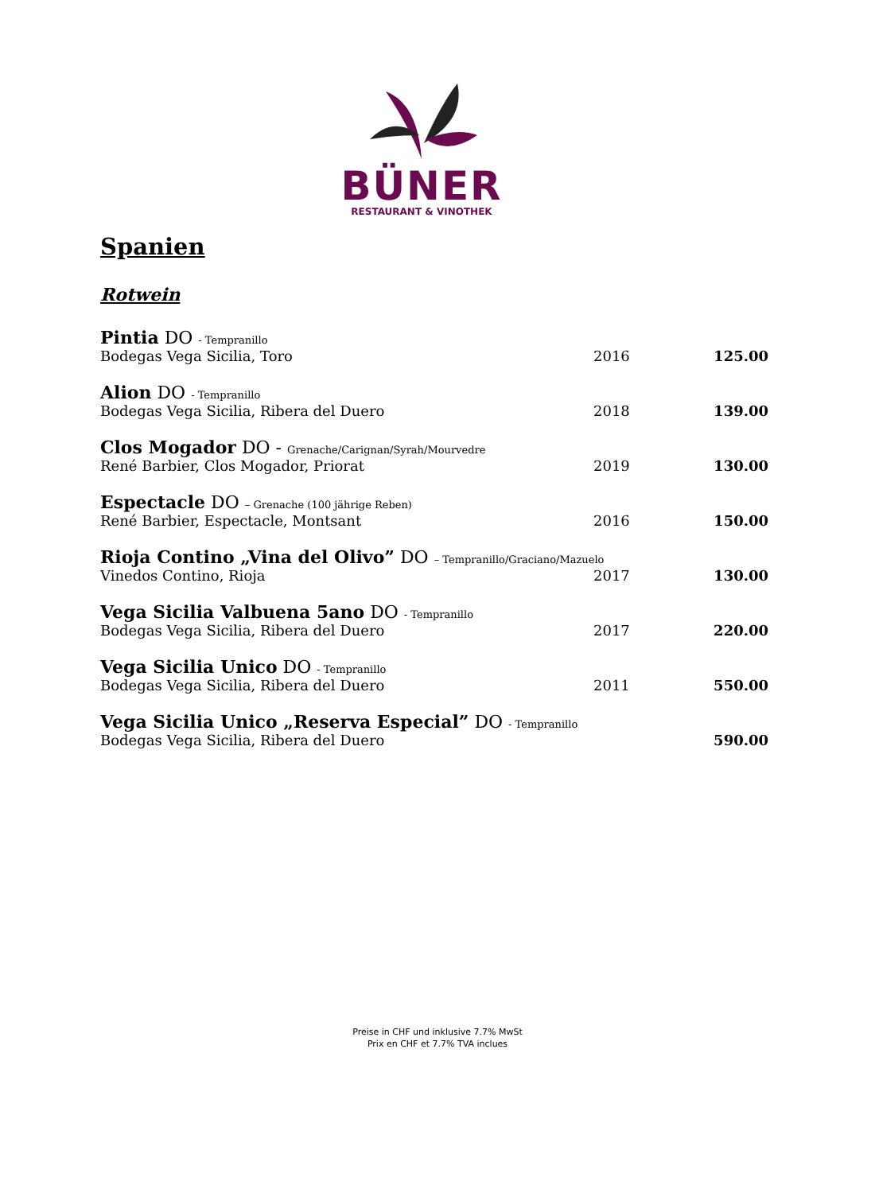BÜNER
RESTAURANT & VINOTHEK
Spanien
Rotwein
| Pintia DO - Tempranillo | | |
| Bodegas Vega Sicilia, Toro | 2016 | 125.00 |
| Alion DO - Tempranillo | | |
| Bodegas Vega Sicilia, Ribera del Duero | 2018 | 139.00 |
| Clos Mogador DO - Grenache/Carignan/Syrah/Mourvedre | | |
| René Barbier, Clos Mogador, Priorat | 2019 | 130.00 |
| Espectacle DO – Grenache (100 jährige Reben) | | |
| René Barbier, Espectacle, Montsant | 2016 | 150.00 |
| Rioja Contino „Vina del Olivo” DO – Tempranillo/Graciano/Mazuelo | | |
| Vinedos Contino, Rioja | 2017 | 130.00 |
| Vega Sicilia Valbuena 5ano DO - Tempranillo | | |
| Bodegas Vega Sicilia, Ribera del Duero | 2017 | 220.00 |
| Vega Sicilia Unico DO - Tempranillo | | |
| Bodegas Vega Sicilia, Ribera del Duero | 2011 | 550.00 |
| Vega Sicilia Unico „Reserva Especial” DO - Tempranillo | | |
| Bodegas Vega Sicilia, Ribera del Duero | | 590.00 |
Preise in CHF und inklusive 7.7% MwSt
Prix en CHF et 7.7% TVA inclues